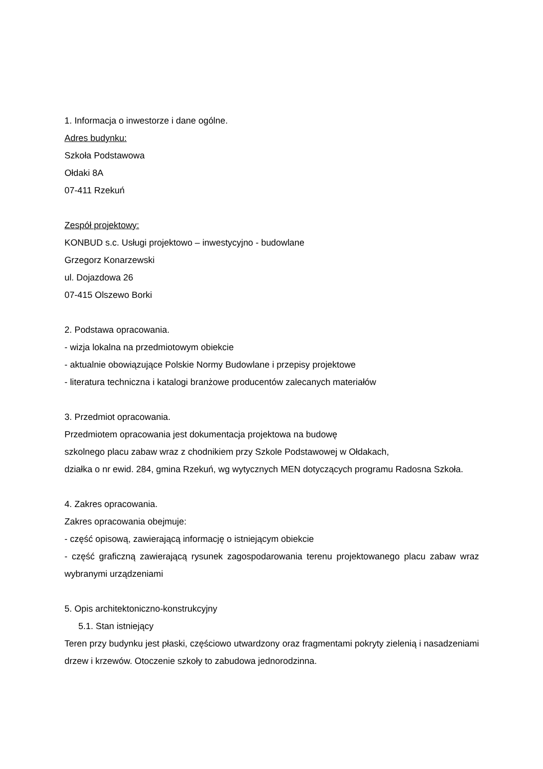1. Informacja o inwestorze i dane ogólne.
Adres budynku:
Szkoła Podstawowa
Ołdaki 8A
07-411 Rzekuń
Zespół projektowy:
KONBUD s.c. Usługi projektowo – inwestycyjno - budowlane
Grzegorz Konarzewski
ul. Dojazdowa 26
07-415 Olszewo Borki
2. Podstawa opracowania.
- wizja lokalna na przedmiotowym obiekcie
- aktualnie obowiązujące Polskie Normy Budowlane i przepisy projektowe
- literatura techniczna i katalogi branżowe producentów zalecanych materiałów
3. Przedmiot opracowania.
Przedmiotem opracowania jest dokumentacja projektowa na budowę
szkolnego placu zabaw wraz z chodnikiem przy Szkole Podstawowej w Ołdakach,
działka o nr ewid. 284, gmina Rzekuń, wg wytycznych MEN dotyczących programu Radosna Szkoła.
4. Zakres opracowania.
Zakres opracowania obejmuje:
- część opisową, zawierającą informację o istniejącym obiekcie
- część graficzną zawierającą rysunek zagospodarowania terenu projektowanego placu zabaw wraz wybranymi urządzeniami
5. Opis architektoniczno-konstrukcyjny
5.1. Stan istniejący
Teren przy budynku jest płaski, częściowo utwardzony oraz fragmentami pokryty zielenią i nasadzeniami drzew i krzewów. Otoczenie szkoły to zabudowa jednorodzinna.